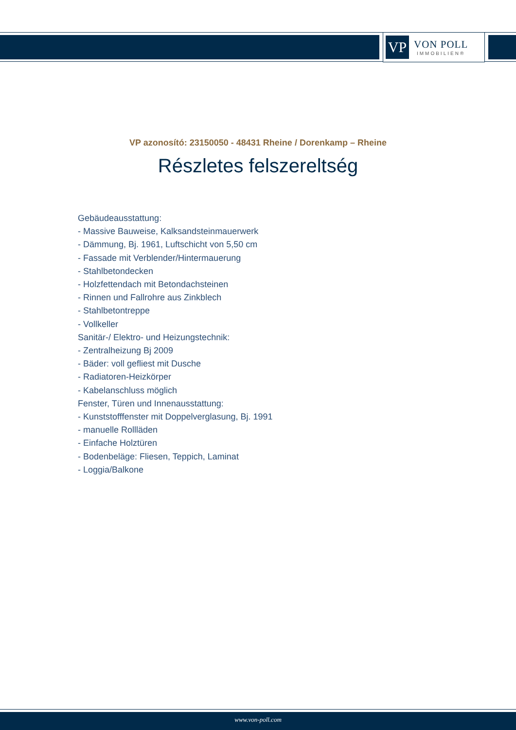VP
VON POLL
IMMOBILIEN®
VP azonosító: 23150050 - 48431 Rheine / Dorenkamp – Rheine
Részletes felszereltség
Gebäudeausstattung:
- Massive Bauweise, Kalksandsteinmauerwerk
- Dämmung, Bj. 1961, Luftschicht von 5,50 cm
- Fassade mit Verblender/Hintermauerung
- Stahlbetondecken
- Holzfettendach mit Betondachsteinen
- Rinnen und Fallrohre aus Zinkblech
- Stahlbetontreppe
- Vollkeller
Sanitär-/ Elektro- und Heizungstechnik:
- Zentralheizung Bj 2009
- Bäder: voll gefliest mit Dusche
- Radiatoren-Heizkörper
- Kabelanschluss möglich
Fenster, Türen und Innenausstattung:
- Kunststofffenster mit Doppelverglasung, Bj. 1991
- manuelle Rollläden
- Einfache Holztüren
- Bodenbeläge: Fliesen, Teppich, Laminat
- Loggia/Balkone
www.von-poll.com